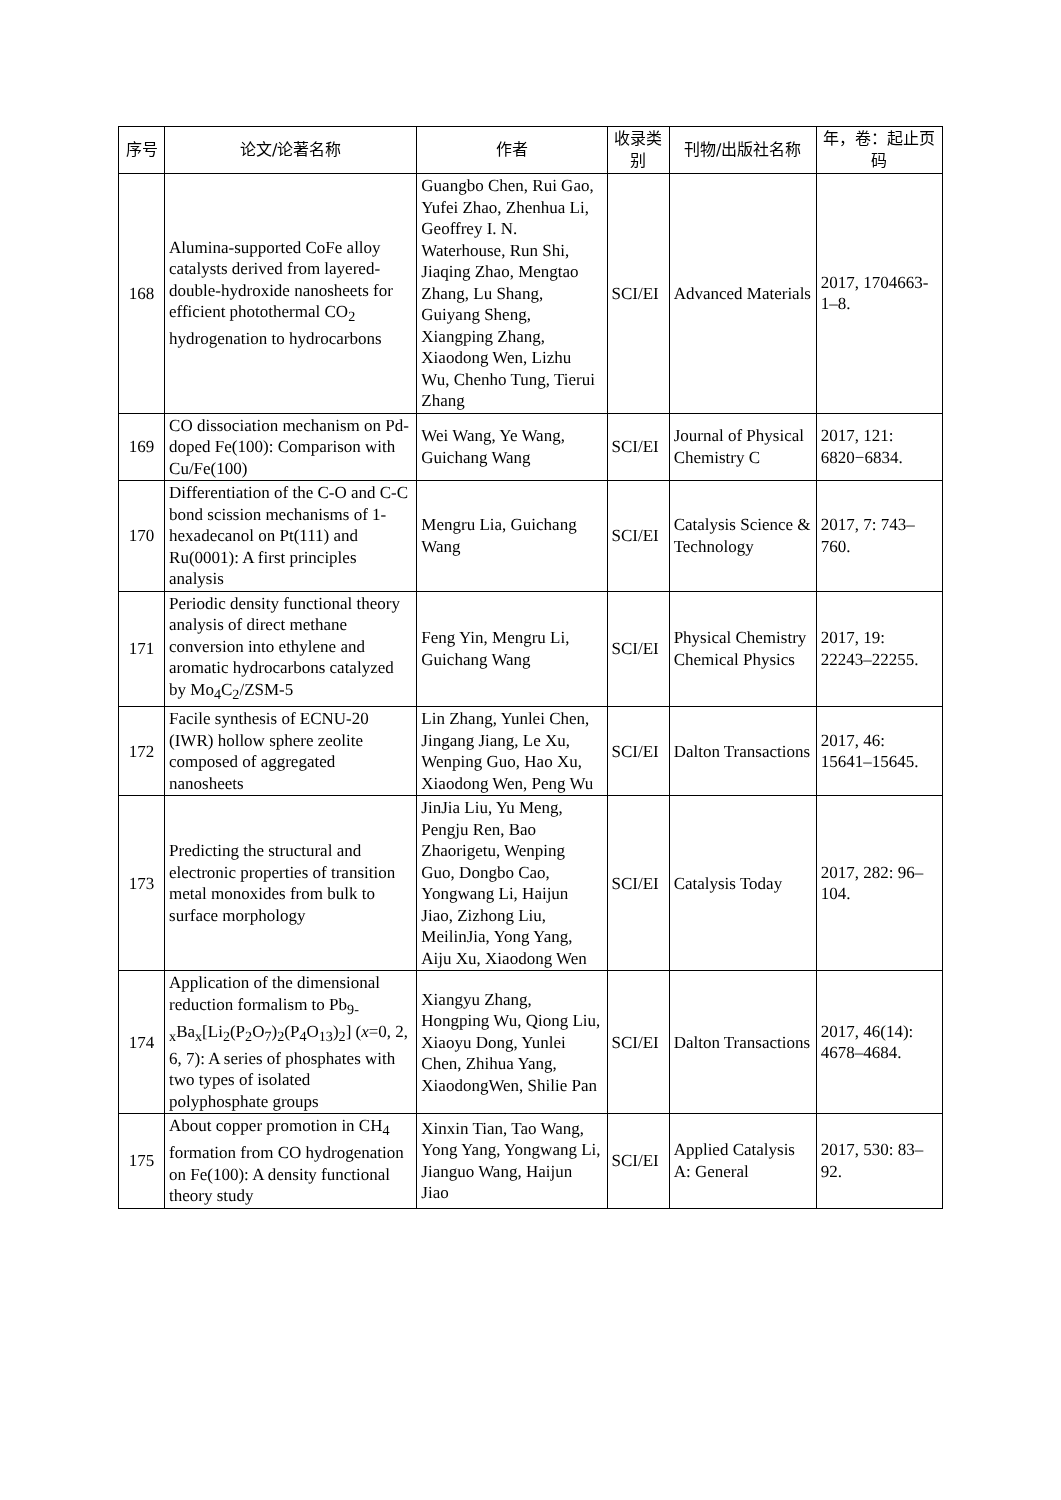| 序号 | 论文/论著名称 | 作者 | 收录类别 | 刊物/出版社名称 | 年，卷：起止页码 |
| --- | --- | --- | --- | --- | --- |
| 168 | Alumina-supported CoFe alloy catalysts derived from layered-double-hydroxide nanosheets for efficient photothermal CO<sub>2</sub> hydrogenation to hydrocarbons | Guangbo Chen, Rui Gao, Yufei Zhao, Zhenhua Li, Geoffrey I. N. Waterhouse, Run Shi, Jiaqing Zhao, Mengtao Zhang, Lu Shang, Guiyang Sheng, Xiangping Zhang, Xiaodong Wen, Lizhu Wu, Chenho Tung, Tierui Zhang | SCI/EI | Advanced Materials | 2017, 1704663-1–8. |
| 169 | CO dissociation mechanism on Pd-doped Fe(100): Comparison with Cu/Fe(100) | Wei Wang, Ye Wang, Guichang Wang | SCI/EI | Journal of Physical Chemistry C | 2017, 121: 6820−6834. |
| 170 | Differentiation of the C-O and C-C bond scission mechanisms of 1-hexadecanol on Pt(111) and Ru(0001): A first principles analysis | Mengru Lia, Guichang Wang | SCI/EI | Catalysis Science & Technology | 2017, 7: 743–760. |
| 171 | Periodic density functional theory analysis of direct methane conversion into ethylene and aromatic hydrocarbons catalyzed by Mo<sub>4</sub>C<sub>2</sub>/ZSM-5 | Feng Yin, Mengru Li, Guichang Wang | SCI/EI | Physical Chemistry Chemical Physics | 2017, 19: 22243–22255. |
| 172 | Facile synthesis of ECNU-20 (IWR) hollow sphere zeolite composed of aggregated nanosheets | Lin Zhang, Yunlei Chen, Jingang Jiang, Le Xu, Wenping Guo, Hao Xu, Xiaodong Wen, Peng Wu | SCI/EI | Dalton Transactions | 2017, 46: 15641–15645. |
| 173 | Predicting the structural and electronic properties of transition metal monoxides from bulk to surface morphology | JinJia Liu, Yu Meng, Pengju Ren, Bao Zhaorigetu, Wenping Guo, Dongbo Cao, Yongwang Li, Haijun Jiao, Zizhong Liu, MeilinJia, Yong Yang, Aiju Xu, Xiaodong Wen | SCI/EI | Catalysis Today | 2017, 282: 96–104. |
| 174 | Application of the dimensional reduction formalism to Pb<sub>9-x</sub>Ba<sub>x</sub>[Li<sub>2</sub>(P<sub>2</sub>O<sub>7</sub>)<sub>2</sub>(P<sub>4</sub>O<sub>13</sub>)<sub>2</sub>] ( x =0, 2, 6, 7): A series of phosphates with two types of isolated polyphosphate groups | Xiangyu Zhang, Hongping Wu, Qiong Liu, Xiaoyu Dong, Yunlei Chen, Zhihua Yang, XiaodongWen, Shilie Pan | SCI/EI | Dalton Transactions | 2017, 46(14): 4678–4684. |
| 175 | About copper promotion in CH<sub>4</sub> formation from CO hydrogenation on Fe(100): A density functional theory study | Xinxin Tian, Tao Wang, Yong Yang, Yongwang Li, Jianguo Wang, Haijun Jiao | SCI/EI | Applied Catalysis A: General | 2017, 530: 83–92. |